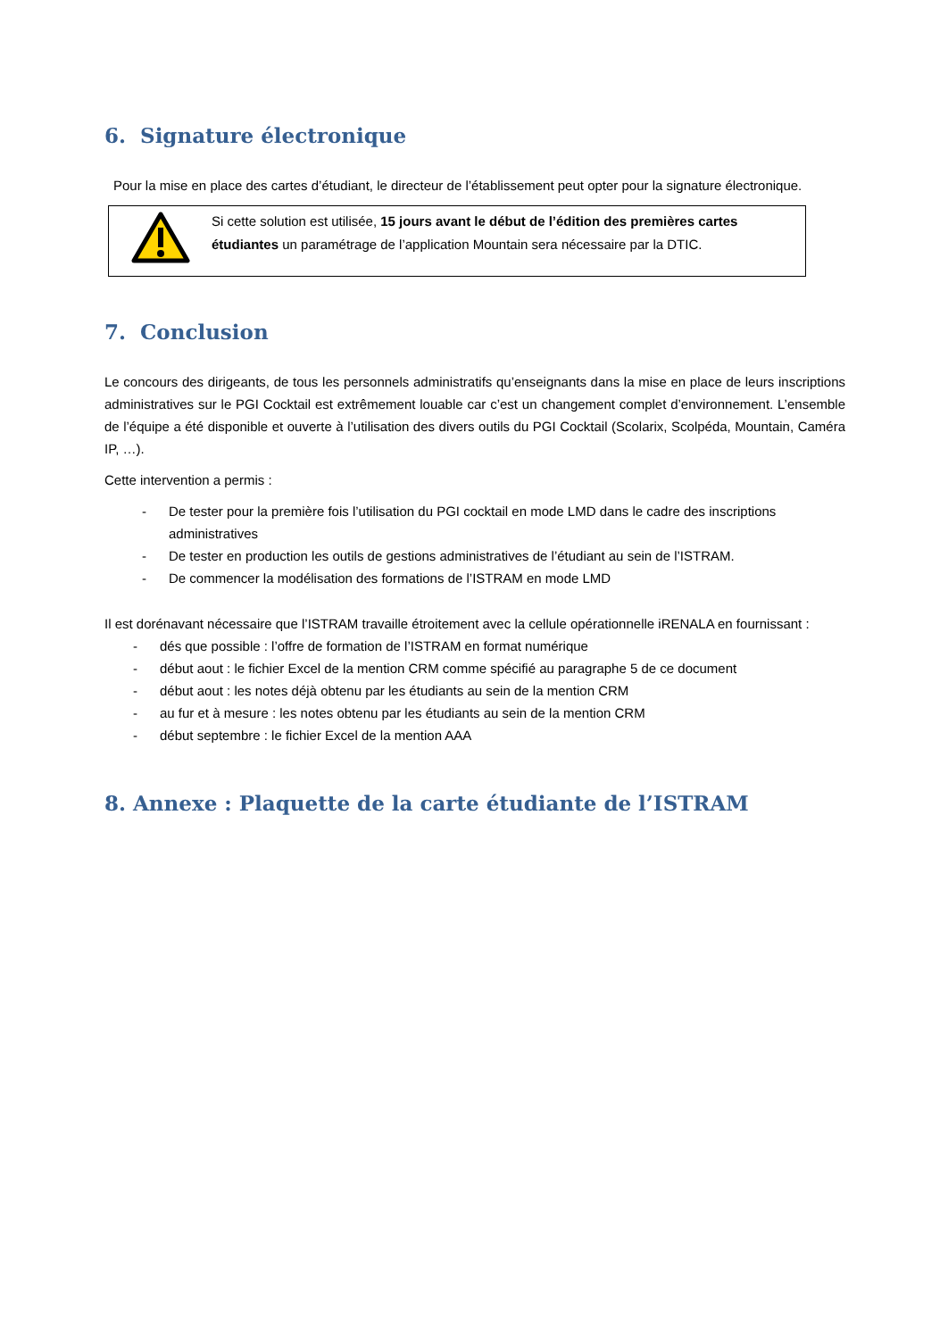6. Signature électronique
Pour la mise en place des cartes d’étudiant, le directeur de l’établissement peut opter pour la signature électronique.
Si cette solution est utilisée, 15 jours avant le début de l’édition des premières cartes étudiantes un paramétrage de l’application Mountain sera nécessaire par la DTIC.
7. Conclusion
Le concours des dirigeants, de tous les personnels administratifs qu’enseignants dans la mise en place de leurs inscriptions administratives sur le PGI Cocktail est extrêmement louable car c’est un changement complet d’environnement. L’ensemble de l’équipe a été disponible et ouverte à l’utilisation des divers outils du PGI Cocktail (Scolarix, Scolpéda, Mountain, Caméra IP, …).
Cette intervention a permis :
- De tester pour la première fois l’utilisation du PGI cocktail en mode LMD dans le cadre des inscriptions administratives
- De tester en production les outils de gestions administratives de l’étudiant au sein de l’ISTRAM.
- De commencer la modélisation des formations de l’ISTRAM en mode LMD
Il est dorénavant nécessaire que l’ISTRAM travaille étroitement avec la cellule opérationnelle iRENALA en fournissant :
- dés que possible : l’offre de formation de l’ISTRAM en format numérique
- début aout : le fichier Excel de la mention CRM comme spécifié au paragraphe 5 de ce document
- début aout : les notes déjà obtenu par les étudiants au sein de la mention CRM
- au fur et à mesure : les notes obtenu par les étudiants au sein de la mention CRM
- début septembre : le fichier Excel de la mention AAA
8. Annexe : Plaquette de la carte étudiante de l’ISTRAM